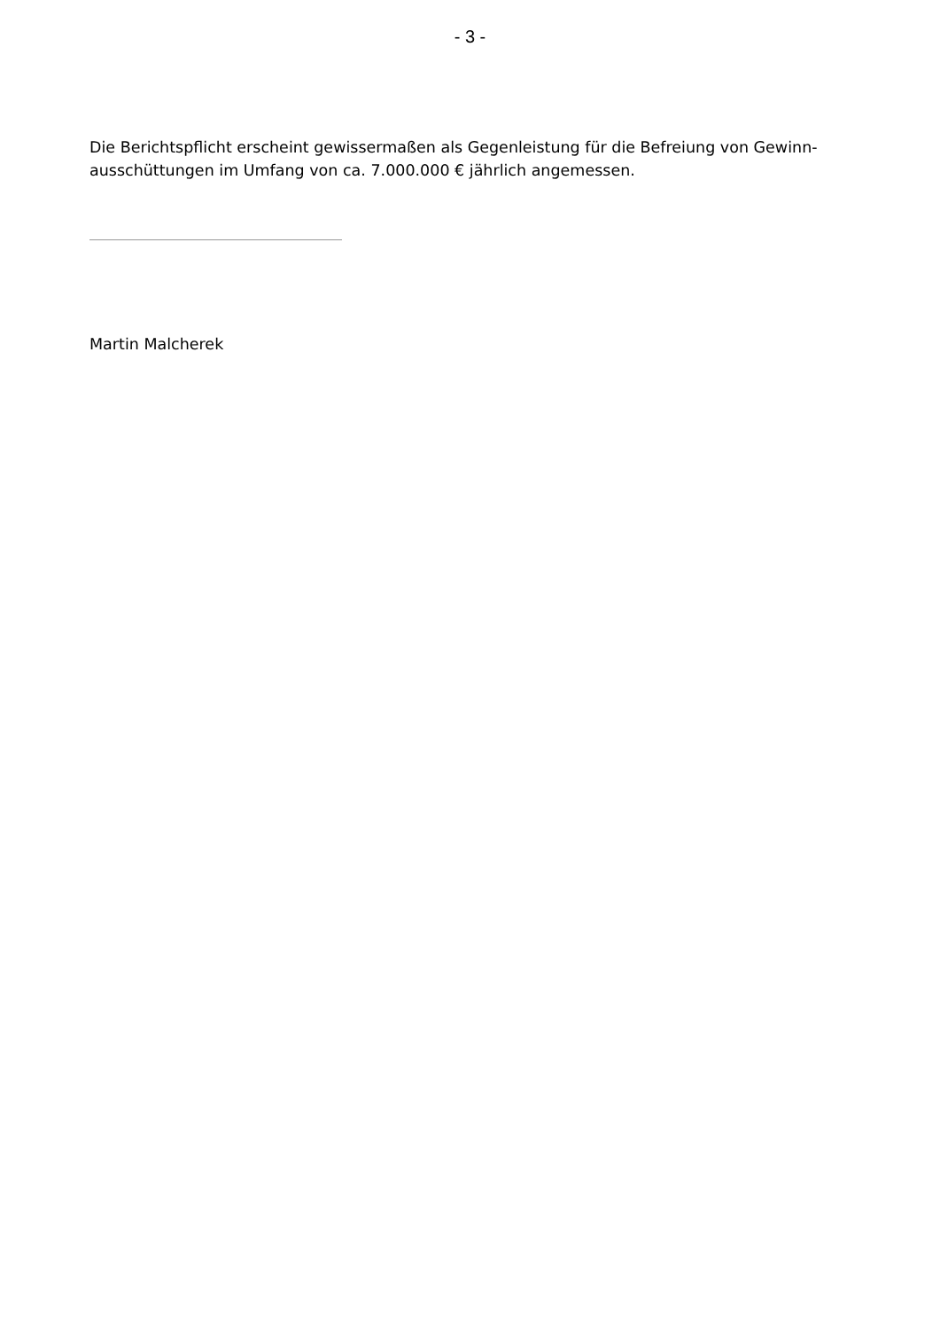- 3 -
Die Berichtspflicht erscheint gewissermaßen als Gegenleistung für die Befreiung von Gewinn-
ausschüttungen im Umfang von ca. 7.000.000 € jährlich angemessen.
Martin Malcherek